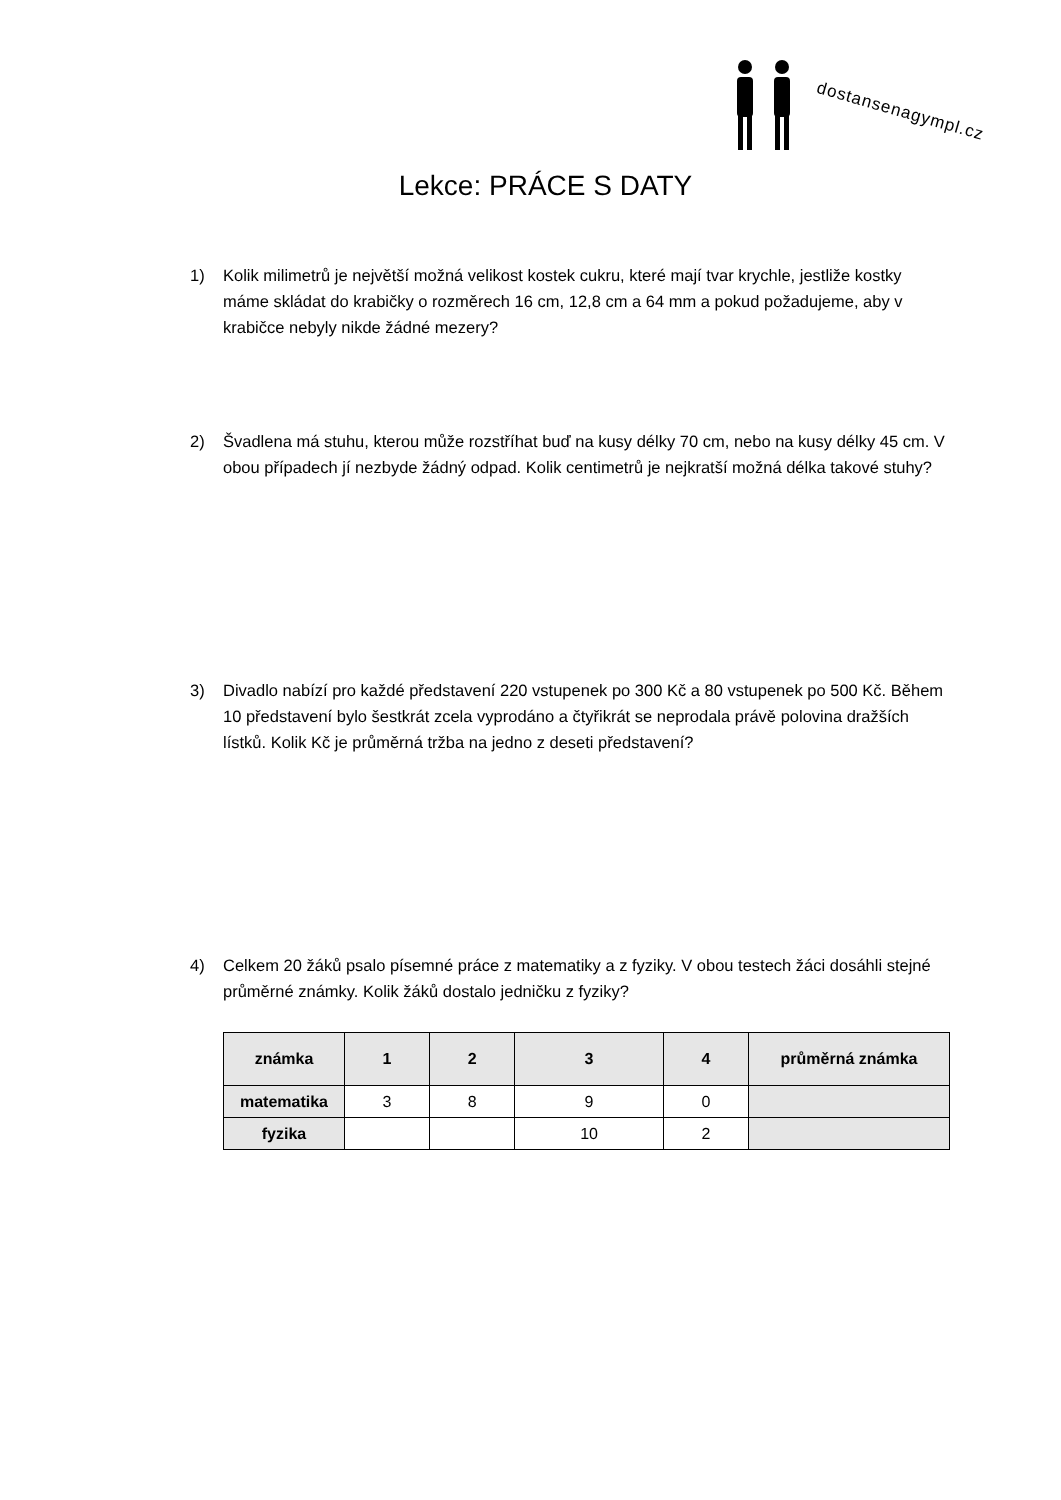dostansenagympl.cz
Lekce: PRÁCE S DATY
1) Kolik milimetrů je největší možná velikost kostek cukru, které mají tvar krychle, jestliže kostky máme skládat do krabičky o rozměrech 16 cm, 12,8 cm a 64 mm a pokud požadujeme, aby v krabičce nebyly nikde žádné mezery?
2) Švadlena má stuhu, kterou může rozstříhat buď na kusy délky 70 cm, nebo na kusy délky 45 cm. V obou případech jí nezbyde žádný odpad. Kolik centimetrů je nejkratší možná délka takové stuhy?
3) Divadlo nabízí pro každé představení 220 vstupenek po 300 Kč a 80 vstupenek po 500 Kč. Během 10 představení bylo šestkrát zcela vyprodáno a čtyřikrát se neprodala právě polovina dražších lístků. Kolik Kč je průměrná tržba na jedno z deseti představení?
4) Celkem 20 žáků psalo písemné práce z matematiky a z fyziky. V obou testech žáci dosáhli stejné průměrné známky. Kolik žáků dostalo jedničku z fyziky?
| známka | 1 | 2 | 3 | 4 | průměrná známka |
| --- | --- | --- | --- | --- | --- |
| matematika | 3 | 8 | 9 | 0 | |
| fyzika | | | 10 | 2 | |